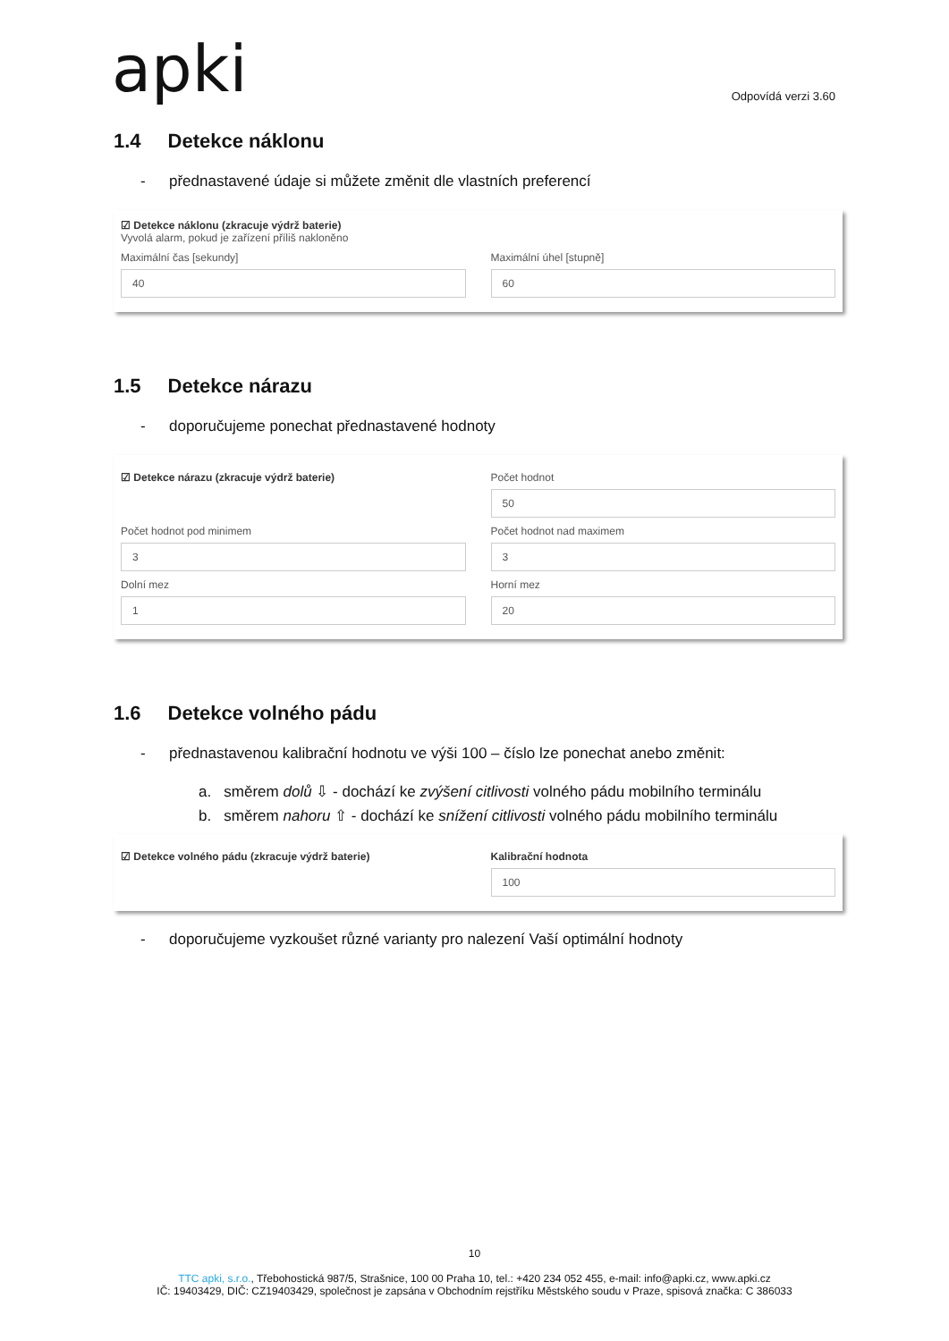apki Odpovídá verzi 3.60
1.4 Detekce náklonu
- přednastavené údaje si můžete změnit dle vlastních preferencí
☑ Detekce náklonu (zkracuje výdrž baterie)
Vyvolá alarm, pokud je zařízení příliš nakloněno
Maximální čas [sekundy]
40
Maximální úhel [stupně]
60
1.5 Detekce nárazu
- doporučujeme ponechat přednastavené hodnoty
☑ Detekce nárazu (zkracuje výdrž baterie)
Počet hodnot
50
Počet hodnot pod minimem
3
Počet hodnot nad maximem
3
Dolní mez
1
Horní mez
20
1.6 Detekce volného pádu
- přednastavenou kalibrační hodnotu ve výši 100 – číslo lze ponechat anebo změnit:
a. směrem dolů ⇩ - dochází ke zvýšení citlivosti volného pádu mobilního terminálu
b. směrem nahoru ⇧ - dochází ke snížení citlivosti volného pádu mobilního terminálu
☑ Detekce volného pádu (zkracuje výdrž baterie)
Kalibrační hodnota
100
- doporučujeme vyzkoušet různé varianty pro nalezení Vaší optimální hodnoty
10
TTC apki, s.r.o., Třebohostická 987/5, Strašnice, 100 00 Praha 10, tel.: +420 234 052 455, e-mail: info@apki.cz, www.apki.cz
IČ: 19403429, DIČ: CZ19403429, společnost je zapsána v Obchodním rejstříku Městského soudu v Praze, spisová značka: C 386033